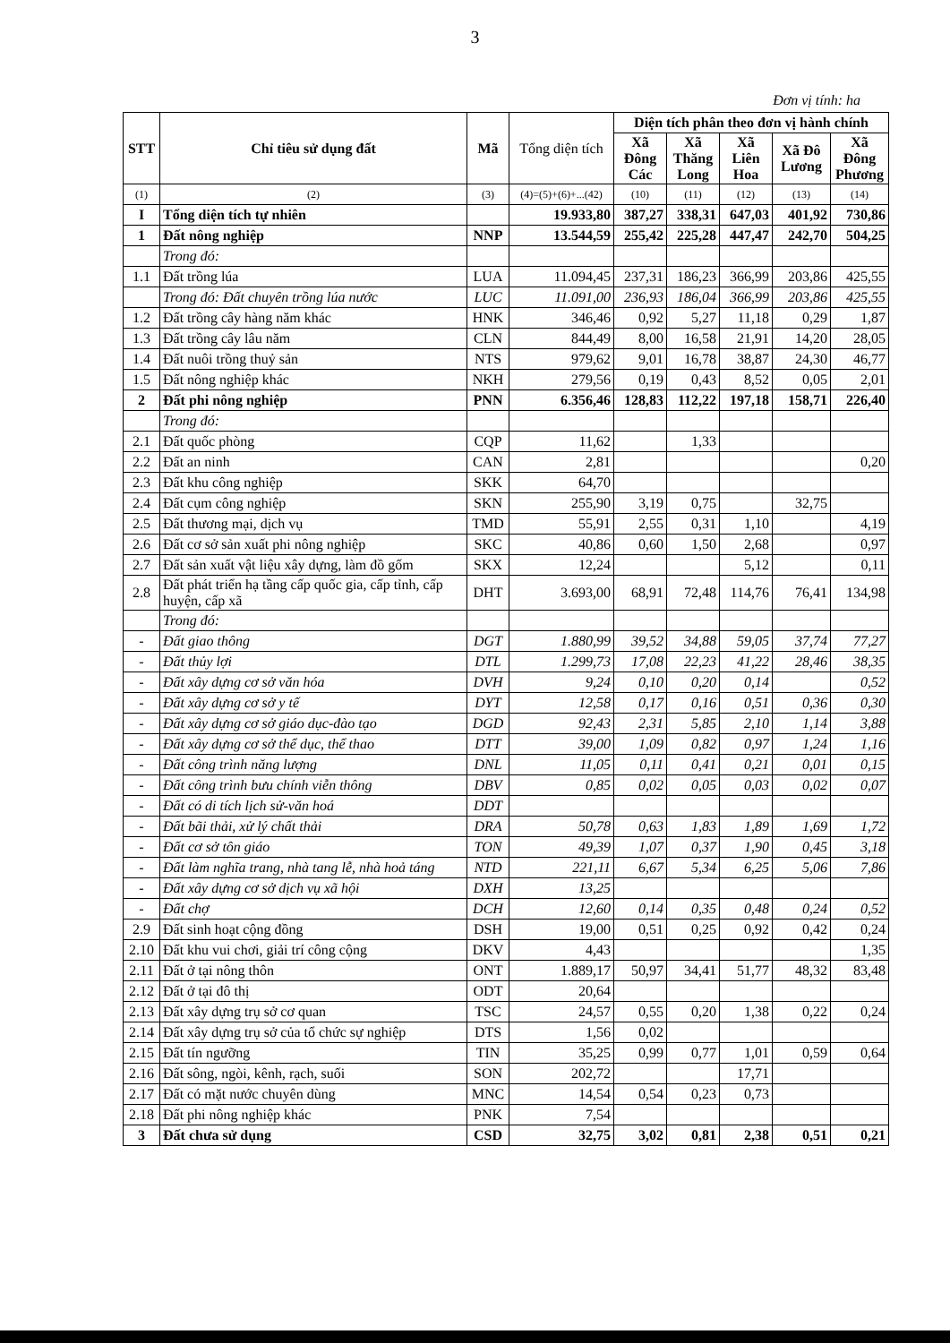3
Đơn vị tính: ha
| STT | Chỉ tiêu sử dụng đất | Mã | Tổng diện tích | Diện tích phân theo đơn vị hành chính | | | | |
| --- | --- | --- | --- | --- | --- | --- | --- | --- |
| | | | | Xã Đông Các | Xã Thăng Long | Xã Liên Hoa | Xã Đô Lương | Xã Đông Phương |
| (1) | (2) | (3) | (4)=(5)+(6)+...(42) | (10) | (11) | (12) | (13) | (14) |
| I | Tổng diện tích tự nhiên | | 19.933,80 | 387,27 | 338,31 | 647,03 | 401,92 | 730,86 |
| 1 | Đất nông nghiệp | NNP | 13.544,59 | 255,42 | 225,28 | 447,47 | 242,70 | 504,25 |
| | Trong đó: | | | | | | | |
| 1.1 | Đất trồng lúa | LUA | 11.094,45 | 237,31 | 186,23 | 366,99 | 203,86 | 425,55 |
| | Trong đó: Đất chuyên trồng lúa nước | LUC | 11.091,00 | 236,93 | 186,04 | 366,99 | 203,86 | 425,55 |
| 1.2 | Đất trồng cây hàng năm khác | HNK | 346,46 | 0,92 | 5,27 | 11,18 | 0,29 | 1,87 |
| 1.3 | Đất trồng cây lâu năm | CLN | 844,49 | 8,00 | 16,58 | 21,91 | 14,20 | 28,05 |
| 1.4 | Đất nuôi trồng thuỷ sản | NTS | 979,62 | 9,01 | 16,78 | 38,87 | 24,30 | 46,77 |
| 1.5 | Đất nông nghiệp khác | NKH | 279,56 | 0,19 | 0,43 | 8,52 | 0,05 | 2,01 |
| 2 | Đất phi nông nghiệp | PNN | 6.356,46 | 128,83 | 112,22 | 197,18 | 158,71 | 226,40 |
| | Trong đó: | | | | | | | |
| 2.1 | Đất quốc phòng | CQP | 11,62 | | 1,33 | | | |
| 2.2 | Đất an ninh | CAN | 2,81 | | | | | 0,20 |
| 2.3 | Đất khu công nghiệp | SKK | 64,70 | | | | | |
| 2.4 | Đất cụm công nghiệp | SKN | 255,90 | 3,19 | 0,75 | | 32,75 | |
| 2.5 | Đất thương mại, dịch vụ | TMD | 55,91 | 2,55 | 0,31 | 1,10 | | 4,19 |
| 2.6 | Đất cơ sở sản xuất phi nông nghiệp | SKC | 40,86 | 0,60 | 1,50 | 2,68 | | 0,97 |
| 2.7 | Đất sản xuất vật liệu xây dựng, làm đồ gốm | SKX | 12,24 | | | 5,12 | | 0,11 |
| 2.8 | Đất phát triển hạ tầng cấp quốc gia, cấp tỉnh, cấp huyện, cấp xã | DHT | 3.693,00 | 68,91 | 72,48 | 114,76 | 76,41 | 134,98 |
| | Trong đó: | | | | | | | |
| - | Đất giao thông | DGT | 1.880,99 | 39,52 | 34,88 | 59,05 | 37,74 | 77,27 |
| - | Đất thủy lợi | DTL | 1.299,73 | 17,08 | 22,23 | 41,22 | 28,46 | 38,35 |
| - | Đất xây dựng cơ sở văn hóa | DVH | 9,24 | 0,10 | 0,20 | 0,14 | | 0,52 |
| - | Đất xây dựng cơ sở y tế | DYT | 12,58 | 0,17 | 0,16 | 0,51 | 0,36 | 0,30 |
| - | Đất xây dựng cơ sở giáo dục-đào tạo | DGD | 92,43 | 2,31 | 5,85 | 2,10 | 1,14 | 3,88 |
| - | Đất xây dựng cơ sở thể dục, thể thao | DTT | 39,00 | 1,09 | 0,82 | 0,97 | 1,24 | 1,16 |
| - | Đất công trình năng lượng | DNL | 11,05 | 0,11 | 0,41 | 0,21 | 0,01 | 0,15 |
| - | Đất công trình bưu chính viễn thông | DBV | 0,85 | 0,02 | 0,05 | 0,03 | 0,02 | 0,07 |
| - | Đất có di tích lịch sử-văn hoá | DDT | | | | | | |
| - | Đất bãi thải, xử lý chất thải | DRA | 50,78 | 0,63 | 1,83 | 1,89 | 1,69 | 1,72 |
| - | Đất cơ sở tôn giáo | TON | 49,39 | 1,07 | 0,37 | 1,90 | 0,45 | 3,18 |
| - | Đất làm nghĩa trang, nhà tang lễ, nhà hoả táng | NTD | 221,11 | 6,67 | 5,34 | 6,25 | 5,06 | 7,86 |
| - | Đất xây dựng cơ sở dịch vụ xã hội | DXH | 13,25 | | | | | |
| - | Đất chợ | DCH | 12,60 | 0,14 | 0,35 | 0,48 | 0,24 | 0,52 |
| 2.9 | Đất sinh hoạt cộng đồng | DSH | 19,00 | 0,51 | 0,25 | 0,92 | 0,42 | 0,24 |
| 2.10 | Đất khu vui chơi, giải trí công cộng | DKV | 4,43 | | | | | 1,35 |
| 2.11 | Đất ở tại nông thôn | ONT | 1.889,17 | 50,97 | 34,41 | 51,77 | 48,32 | 83,48 |
| 2.12 | Đất ở tại đô thị | ODT | 20,64 | | | | | |
| 2.13 | Đất xây dựng trụ sở cơ quan | TSC | 24,57 | 0,55 | 0,20 | 1,38 | 0,22 | 0,24 |
| 2.14 | Đất xây dựng trụ sở của tổ chức sự nghiệp | DTS | 1,56 | 0,02 | | | | |
| 2.15 | Đất tín ngưỡng | TIN | 35,25 | 0,99 | 0,77 | 1,01 | 0,59 | 0,64 |
| 2.16 | Đất sông, ngòi, kênh, rạch, suối | SON | 202,72 | | | 17,71 | | |
| 2.17 | Đất có mặt nước chuyên dùng | MNC | 14,54 | 0,54 | 0,23 | 0,73 | | |
| 2.18 | Đất phi nông nghiệp khác | PNK | 7,54 | | | | | |
| 3 | Đất chưa sử dụng | CSD | 32,75 | 3,02 | 0,81 | 2,38 | 0,51 | 0,21 |